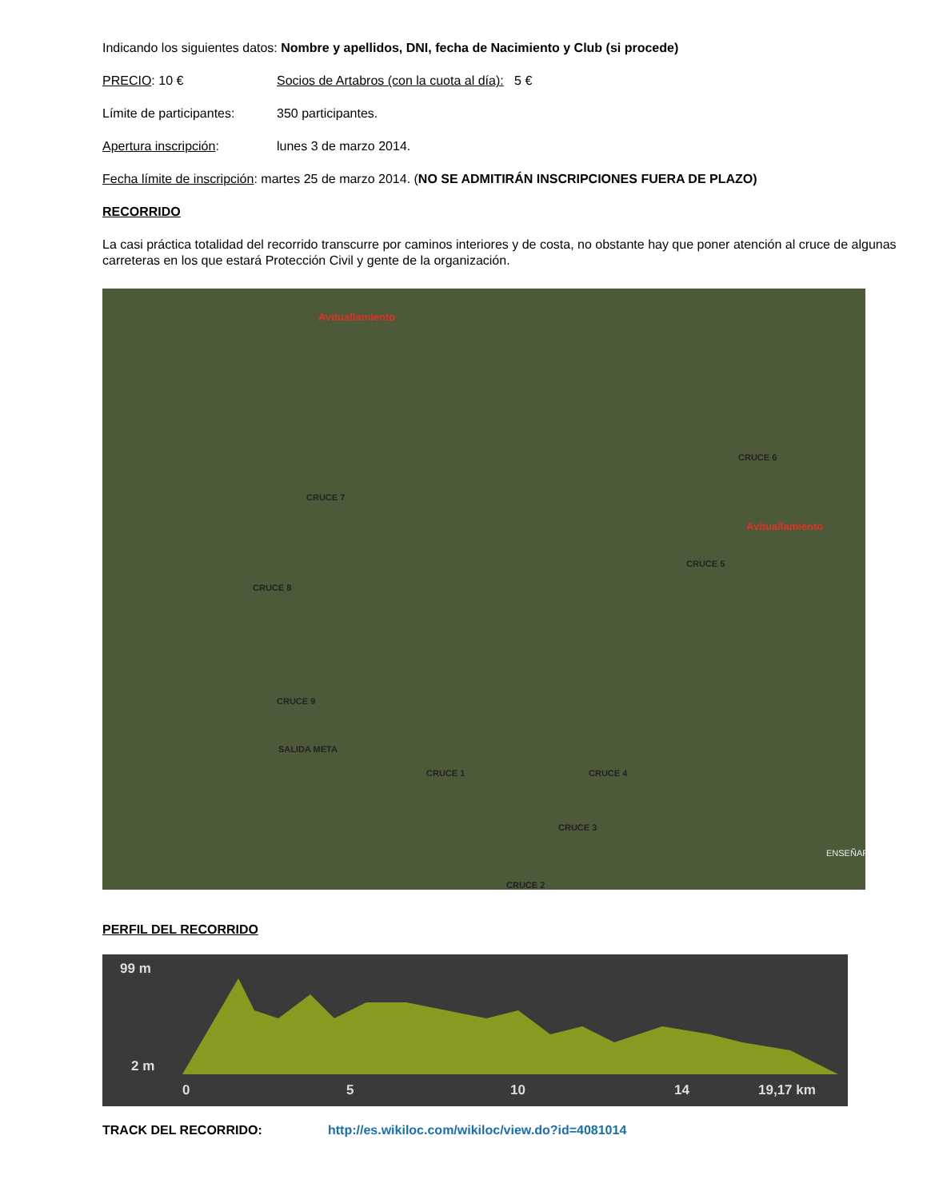Indicando los siguientes datos: Nombre y apellidos, DNI, fecha de Nacimiento y Club (si procede)
PRECIO: 10 € Socios de Artabros (con la cuota al día): 5 €
Límite de participantes:
350 participantes.
Apertura inscripción: lunes 3 de marzo 2014.
Fecha límite de inscripción: martes 25 de marzo 2014. (NO SE ADMITIRÁN INSCRIPCIONES FUERA DE PLAZO)
RECORRIDO
La casi práctica totalidad del recorrido transcurre por caminos interiores y de costa, no obstante hay que poner atención al cruce de algunas carreteras en los que estará Protección Civil y gente de la organización.
Avituallamiento
Avituallamiento
CRUCE 6
CRUCE 7
CRUCE 5
CRUCE 8
CRUCE 9
SALIDA META
CRUCE 1 CRUCE 4
CRUCE 3
CRUCE 2
ENSEÑAR
PERFIL DEL RECORRIDO
99 m
2 m
0 5 10 14 19,17 km
TRACK DEL RECORRIDO: http://es.wikiloc.com/wikiloc/view.do?id=4081014